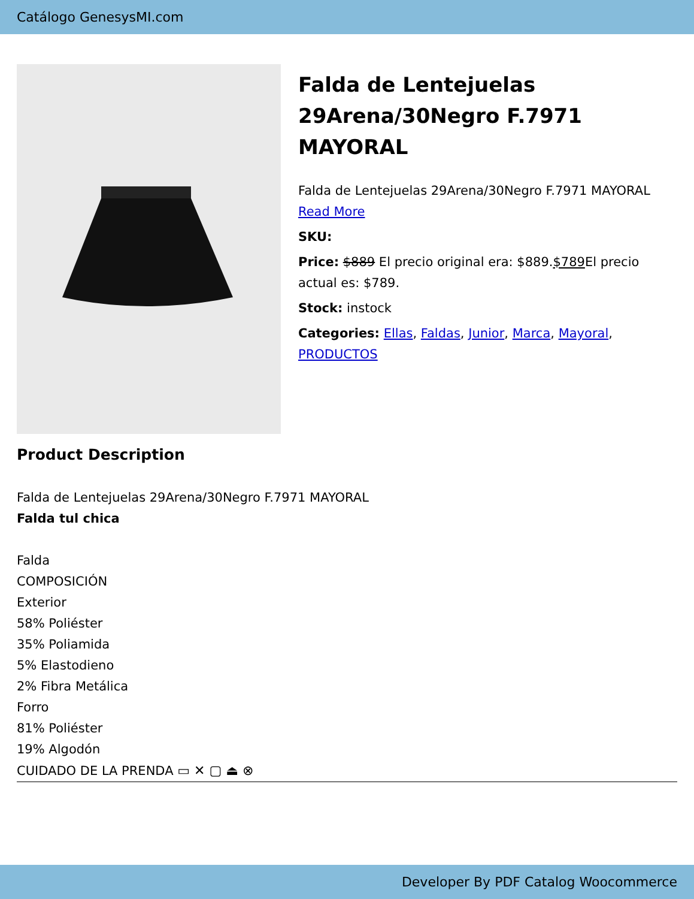Catálogo GenesysMI.com
Falda de Lentejuelas 29Arena/30Negro F.7971 MAYORAL
Falda de Lentejuelas 29Arena/30Negro F.7971 MAYORAL
Read More
SKU:
Price: $889 El precio original era: $889.$789 El precio actual es: $789.
Stock: instock
Categories: Ellas, Faldas, Junior, Marca, Mayoral, PRODUCTOS
Product Description
Falda de Lentejuelas 29Arena/30Negro F.7971 MAYORAL
Falda tul chica
Falda
COMPOSICIÓN
Exterior
58% Poliéster
35% Poliamida
5% Elastodieno
2% Fibra Metálica
Forro
81% Poliéster
19% Algodón
CUIDADO DE LA PRENDA ▭ ✕ ▢ ⏏ ⊗
Developer By PDF Catalog Woocommerce